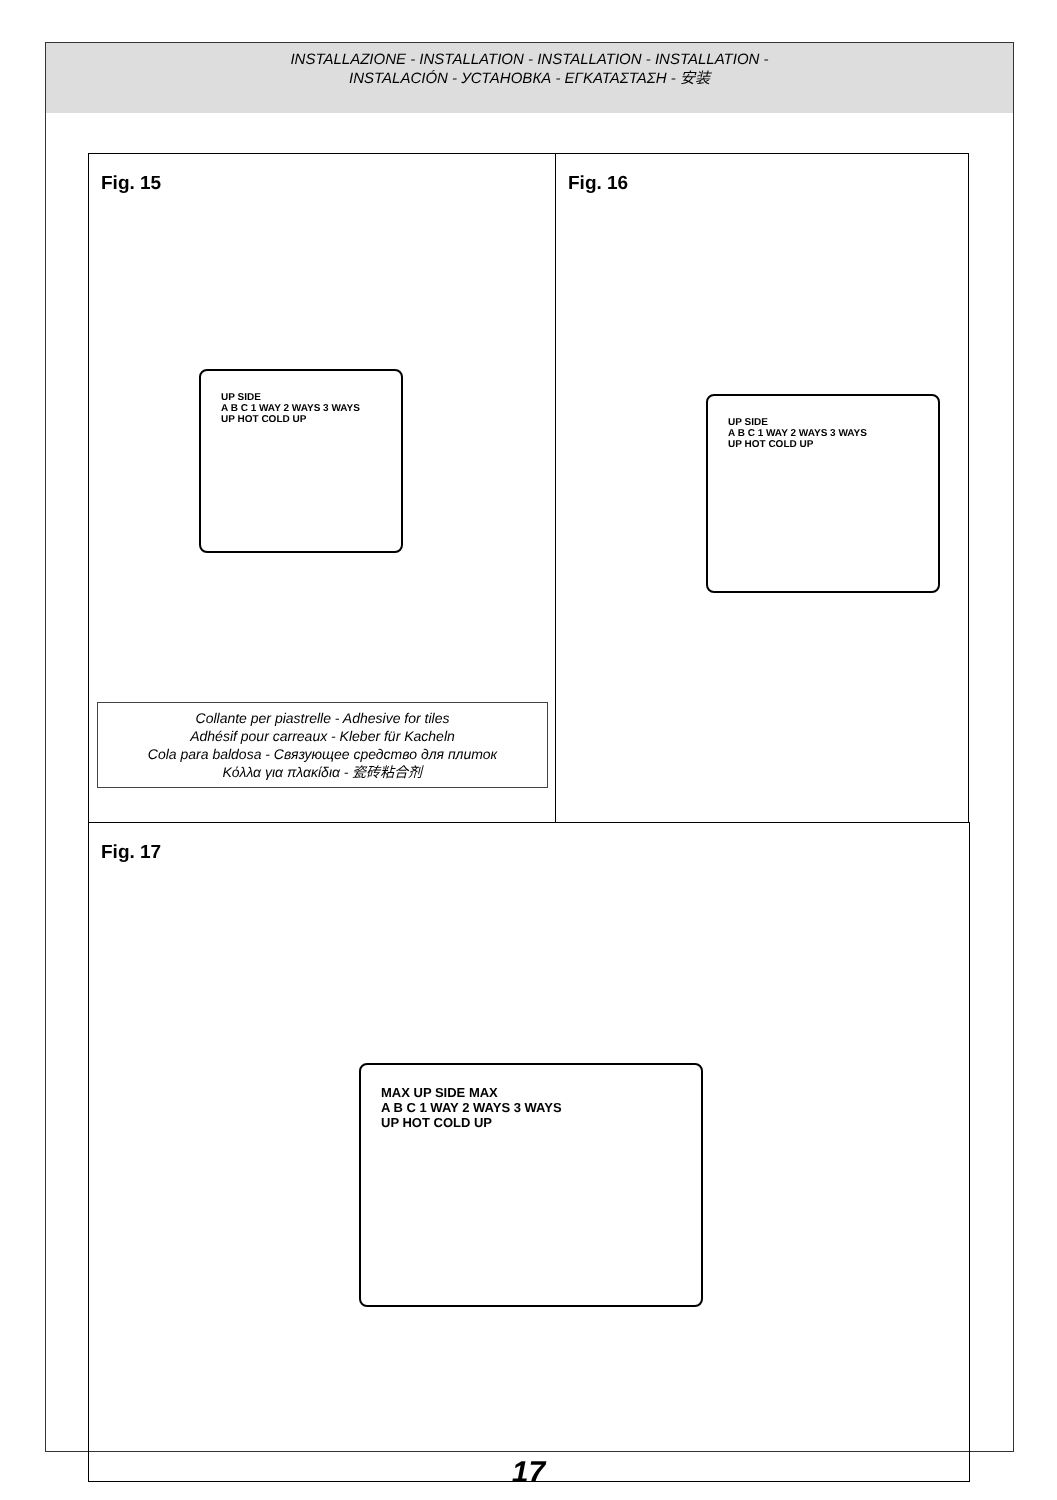INSTALLAZIONE - INSTALLATION - INSTALLATION - INSTALLATION -
INSTALACIÓN - УСТАНОВКА - ΕΓΚΑΤΑΣΤΑΣΗ - 安装
Fig. 15
UP SIDE
A B C 1 WAY 2 WAYS 3 WAYS
UP HOT COLD UP
Collante per piastrelle - Adhesive for tiles
Adhésif pour carreaux - Kleber für Kacheln
Cola para baldosa - Связующее средство для плиток
Κόλλα για πλακίδια - 瓷砖粘合剂
Fig. 16
UP SIDE
A B C 1 WAY 2 WAYS 3 WAYS
UP HOT COLD UP
Fig. 17
MAX UP SIDE MAX
A B C 1 WAY 2 WAYS 3 WAYS
UP HOT COLD UP
17